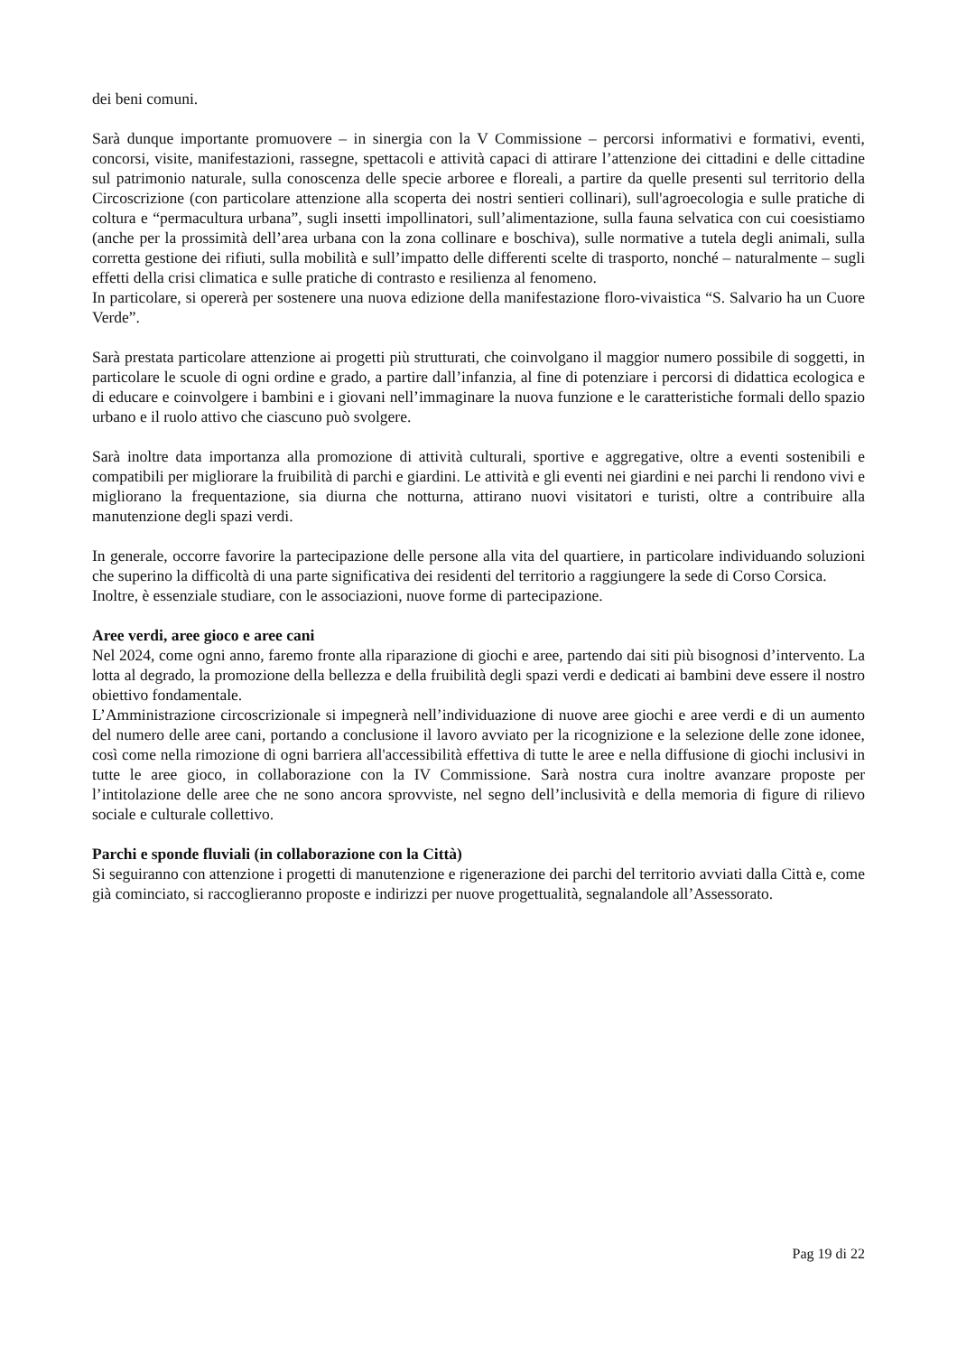dei beni comuni.
Sarà dunque importante promuovere – in sinergia con la V Commissione – percorsi informativi e formativi, eventi, concorsi, visite, manifestazioni, rassegne, spettacoli e attività capaci di attirare l’attenzione dei cittadini e delle cittadine sul patrimonio naturale, sulla conoscenza delle specie arboree e floreali, a partire da quelle presenti sul territorio della Circoscrizione (con particolare attenzione alla scoperta dei nostri sentieri collinari), sull'agroecologia e sulle pratiche di coltura e “permacultura urbana”, sugli insetti impollinatori, sull’alimentazione, sulla fauna selvatica con cui coesistiamo (anche per la prossimità dell’area urbana con la zona collinare e boschiva), sulle normative a tutela degli animali, sulla corretta gestione dei rifiuti, sulla mobilità e sull’impatto delle differenti scelte di trasporto, nonché – naturalmente – sugli effetti della crisi climatica e sulle pratiche di contrasto e resilienza al fenomeno.
In particolare, si opererà per sostenere una nuova edizione della manifestazione floro-vivaistica “S. Salvario ha un Cuore Verde”.
Sarà prestata particolare attenzione ai progetti più strutturati, che coinvolgano il maggior numero possibile di soggetti, in particolare le scuole di ogni ordine e grado, a partire dall’infanzia, al fine di potenziare i percorsi di didattica ecologica e di educare e coinvolgere i bambini e i giovani nell’immaginare la nuova funzione e le caratteristiche formali dello spazio urbano e il ruolo attivo che ciascuno può svolgere.
Sarà inoltre data importanza alla promozione di attività culturali, sportive e aggregative, oltre a eventi sostenibili e compatibili per migliorare la fruibilità di parchi e giardini. Le attività e gli eventi nei giardini e nei parchi li rendono vivi e migliorano la frequentazione, sia diurna che notturna, attirano nuovi visitatori e turisti, oltre a contribuire alla manutenzione degli spazi verdi.
In generale, occorre favorire la partecipazione delle persone alla vita del quartiere, in particolare individuando soluzioni che superino la difficoltà di una parte significativa dei residenti del territorio a raggiungere la sede di Corso Corsica.
Inoltre, è essenziale studiare, con le associazioni, nuove forme di partecipazione.
Aree verdi, aree gioco e aree cani
Nel 2024, come ogni anno, faremo fronte alla riparazione di giochi e aree, partendo dai siti più bisognosi d’intervento. La lotta al degrado, la promozione della bellezza e della fruibilità degli spazi verdi e dedicati ai bambini deve essere il nostro obiettivo fondamentale.
L’Amministrazione circoscrizionale si impegnerà nell’individuazione di nuove aree giochi e aree verdi e di un aumento del numero delle aree cani, portando a conclusione il lavoro avviato per la ricognizione e la selezione delle zone idonee, così come nella rimozione di ogni barriera all'accessibilità effettiva di tutte le aree e nella diffusione di giochi inclusivi in tutte le aree gioco, in collaborazione con la IV Commissione. Sarà nostra cura inoltre avanzare proposte per l’intitolazione delle aree che ne sono ancora sprovviste, nel segno dell’inclusività e della memoria di figure di rilievo sociale e culturale collettivo.
Parchi e sponde fluviali (in collaborazione con la Città)
Si seguiranno con attenzione i progetti di manutenzione e rigenerazione dei parchi del territorio avviati dalla Città e, come già cominciato, si raccoglieranno proposte e indirizzi per nuove progettualità, segnalandole all’Assessorato.
Pag 19 di 22